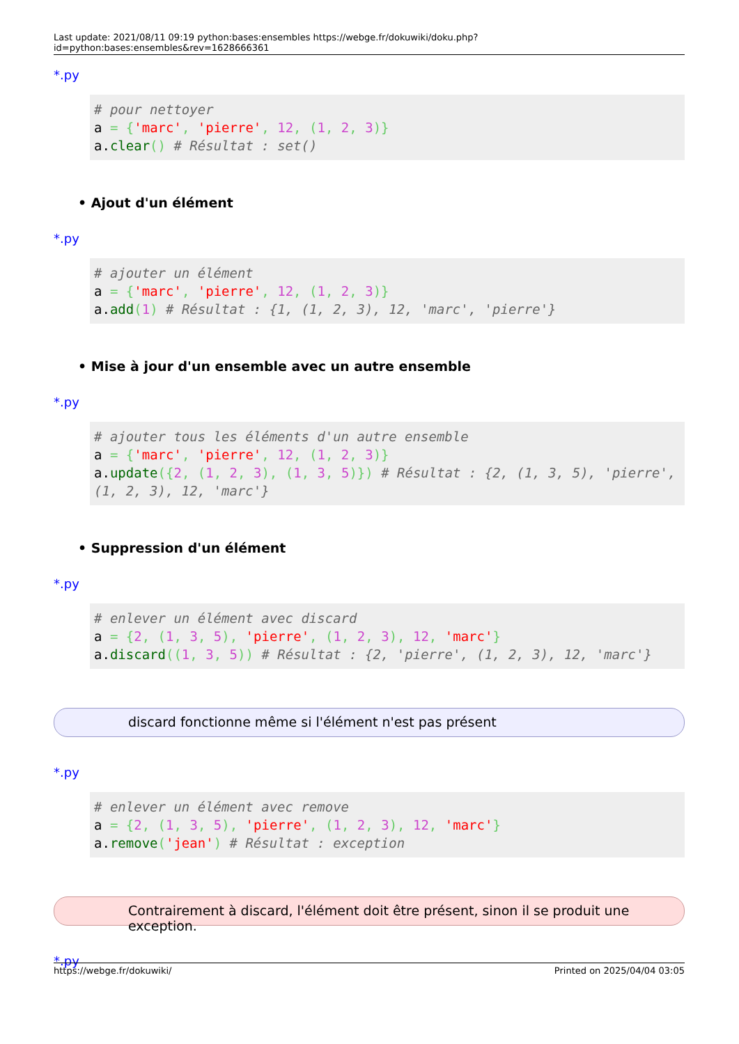Last update: 2021/08/11 09:19 python:bases:ensembles https://webge.fr/dokuwiki/doku.php?id=python:bases:ensembles&rev=1628666361
*.py
# pour nettoyer
a = {'marc', 'pierre', 12, (1, 2, 3)}
a.clear() # Résultat : set()
• Ajout d'un élément
*.py
# ajouter un élément
a = {'marc', 'pierre', 12, (1, 2, 3)}
a.add(1) # Résultat : {1, (1, 2, 3), 12, 'marc', 'pierre'}
• Mise à jour d'un ensemble avec un autre ensemble
*.py
# ajouter tous les éléments d'un autre ensemble
a = {'marc', 'pierre', 12, (1, 2, 3)}
a.update({2, (1, 2, 3), (1, 3, 5)}) # Résultat : {2, (1, 3, 5), 'pierre', (1, 2, 3), 12, 'marc'}
• Suppression d'un élément
*.py
# enlever un élément avec discard
a = {2, (1, 3, 5), 'pierre', (1, 2, 3), 12, 'marc'}
a.discard((1, 3, 5)) # Résultat : {2, 'pierre', (1, 2, 3), 12, 'marc'}
discard fonctionne même si l'élément n'est pas présent
*.py
# enlever un élément avec remove
a = {2, (1, 3, 5), 'pierre', (1, 2, 3), 12, 'marc'}
a.remove('jean') # Résultat : exception
Contrairement à discard, l'élément doit être présent, sinon il se produit une exception.
*.py
https://webge.fr/dokuwiki/ Printed on 2025/04/04 03:05